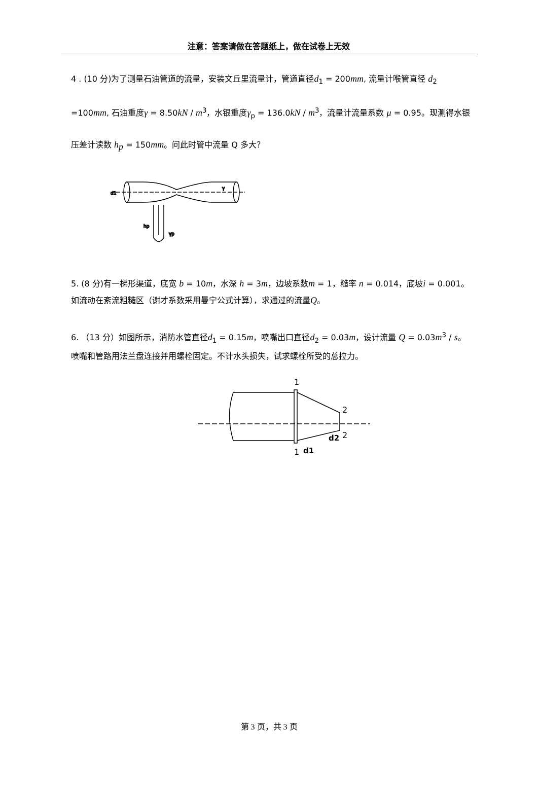注意：答案请做在答题纸上，做在试卷上无效
4 . (10 分)为了测量石油管道的流量，安装文丘里流量计，管道直径d<sub>1</sub> = 200mm, 流量计喉管直径 d<sub>2</sub> =100mm, 石油重度γ = 8.50kN / m<sup>3</sup>，水银重度γ<sub>p</sub> = 136.0kN / m<sup>3</sup>，流量计流量系数 μ = 0.95。现测得水银压差计读数 h<sub>p</sub> = 150mm。问此时管中流量 Q 多大？
d1
hp
γp
γ
5. (8 分)有一梯形渠道，底宽 b = 10m，水深 h = 3m，边坡系数m = 1，糙率 n = 0.014，底坡i = 0.001。如流动在紊流粗糙区（谢才系数采用曼宁公式计算），求通过的流量Q。
6. （13 分）如图所示，消防水管直径d<sub>1</sub> = 0.15m，喷嘴出口直径d<sub>2</sub> = 0.03m，设计流量 Q = 0.03m<sup>3</sup> / s。喷嘴和管路用法兰盘连接并用螺栓固定。不计水头损失，试求螺栓所受的总拉力。
1
2
2
d2
1
d1
第 3 页，共 3 页